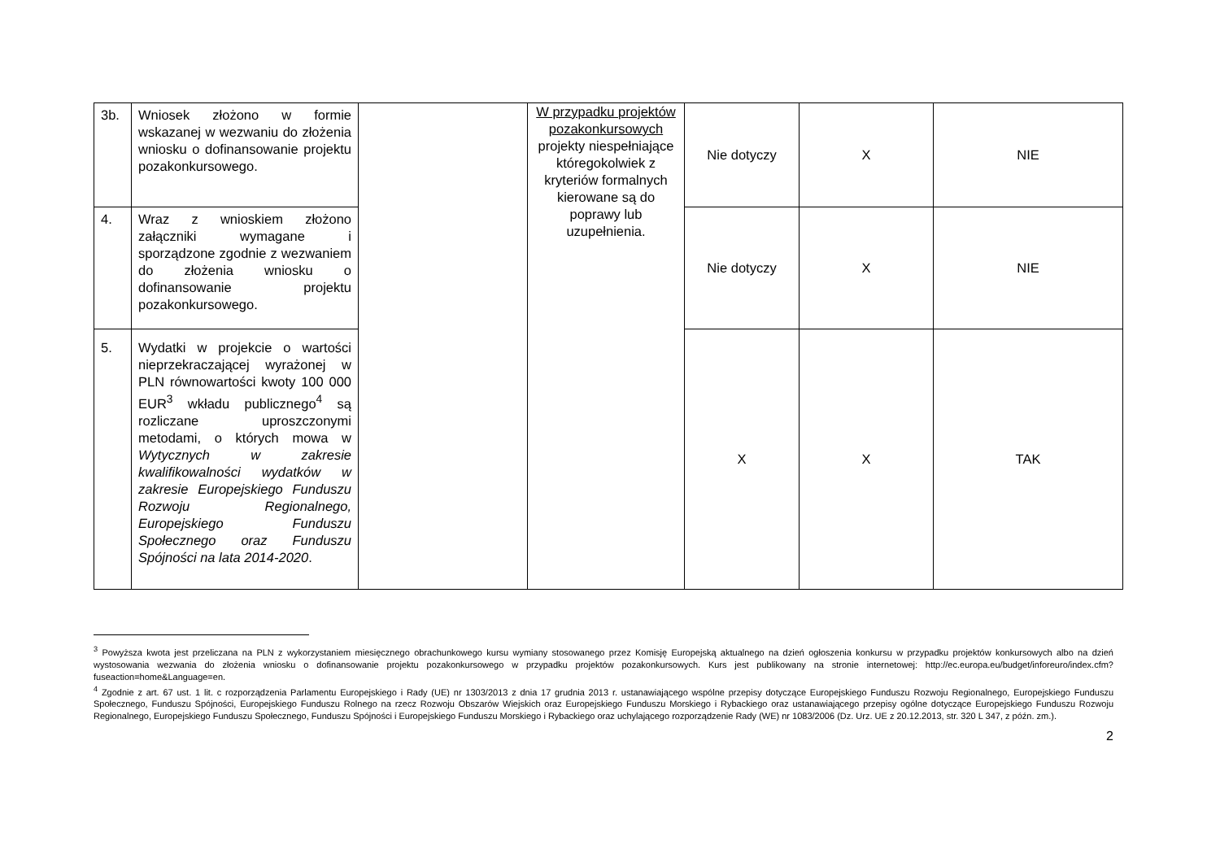| 3b. | Wniosek złożono w formie wskazanej w wezwaniu do złożenia wniosku o dofinansowanie projektu pozakonkursowego. | | W przypadku projektów pozakonkursowych projekty niespełniające któregokolwiek z kryteriów formalnych kierowane są do poprawy lub uzupełnienia. | Nie dotyczy | X | NIE |
| 4. | Wraz z wnioskiem złożono załączniki wymagane i sporządzone zgodnie z wezwaniem do złożenia wniosku o dofinansowanie projektu pozakonkursowego. | | | Nie dotyczy | X | NIE |
| 5. | Wydatki w projekcie o wartości nieprzekraczającej wyrażonej w PLN równowartości kwoty 100 000 EUR<sup>3</sup> wkładu publicznego<sup>4</sup> są rozliczane uproszczonymi metodami, o których mowa w Wytycznych w zakresie kwalifikowalności wydatków w zakresie Europejskiego Funduszu Rozwoju Regionalnego, Europejskiego Funduszu Społecznego oraz Funduszu Spójności na lata 2014-2020 . | | | X | X | TAK |
<sup>3</sup> Powyższa kwota jest przeliczana na PLN z wykorzystaniem miesięcznego obrachunkowego kursu wymiany stosowanego przez Komisję Europejską aktualnego na dzień ogłoszenia konkursu w przypadku projektów konkursowych albo na dzień wystosowania wezwania do złożenia wniosku o dofinansowanie projektu pozakonkursowego w przypadku projektów pozakonkursowych. Kurs jest publikowany na stronie internetowej: http://ec.europa.eu/budget/inforeuro/index.cfm?fuseaction=home&Language=en.
<sup>4</sup> Zgodnie z art. 67 ust. 1 lit. c rozporządzenia Parlamentu Europejskiego i Rady (UE) nr 1303/2013 z dnia 17 grudnia 2013 r. ustanawiającego wspólne przepisy dotyczące Europejskiego Funduszu Rozwoju Regionalnego, Europejskiego Funduszu Społecznego, Funduszu Spójności, Europejskiego Funduszu Rolnego na rzecz Rozwoju Obszarów Wiejskich oraz Europejskiego Funduszu Morskiego i Rybackiego oraz ustanawiającego przepisy ogólne dotyczące Europejskiego Funduszu Rozwoju Regionalnego, Europejskiego Funduszu Społecznego, Funduszu Spójności i Europejskiego Funduszu Morskiego i Rybackiego oraz uchylającego rozporządzenie Rady (WE) nr 1083/2006 (Dz. Urz. UE z 20.12.2013, str. 320 L 347, z późn. zm.).
2